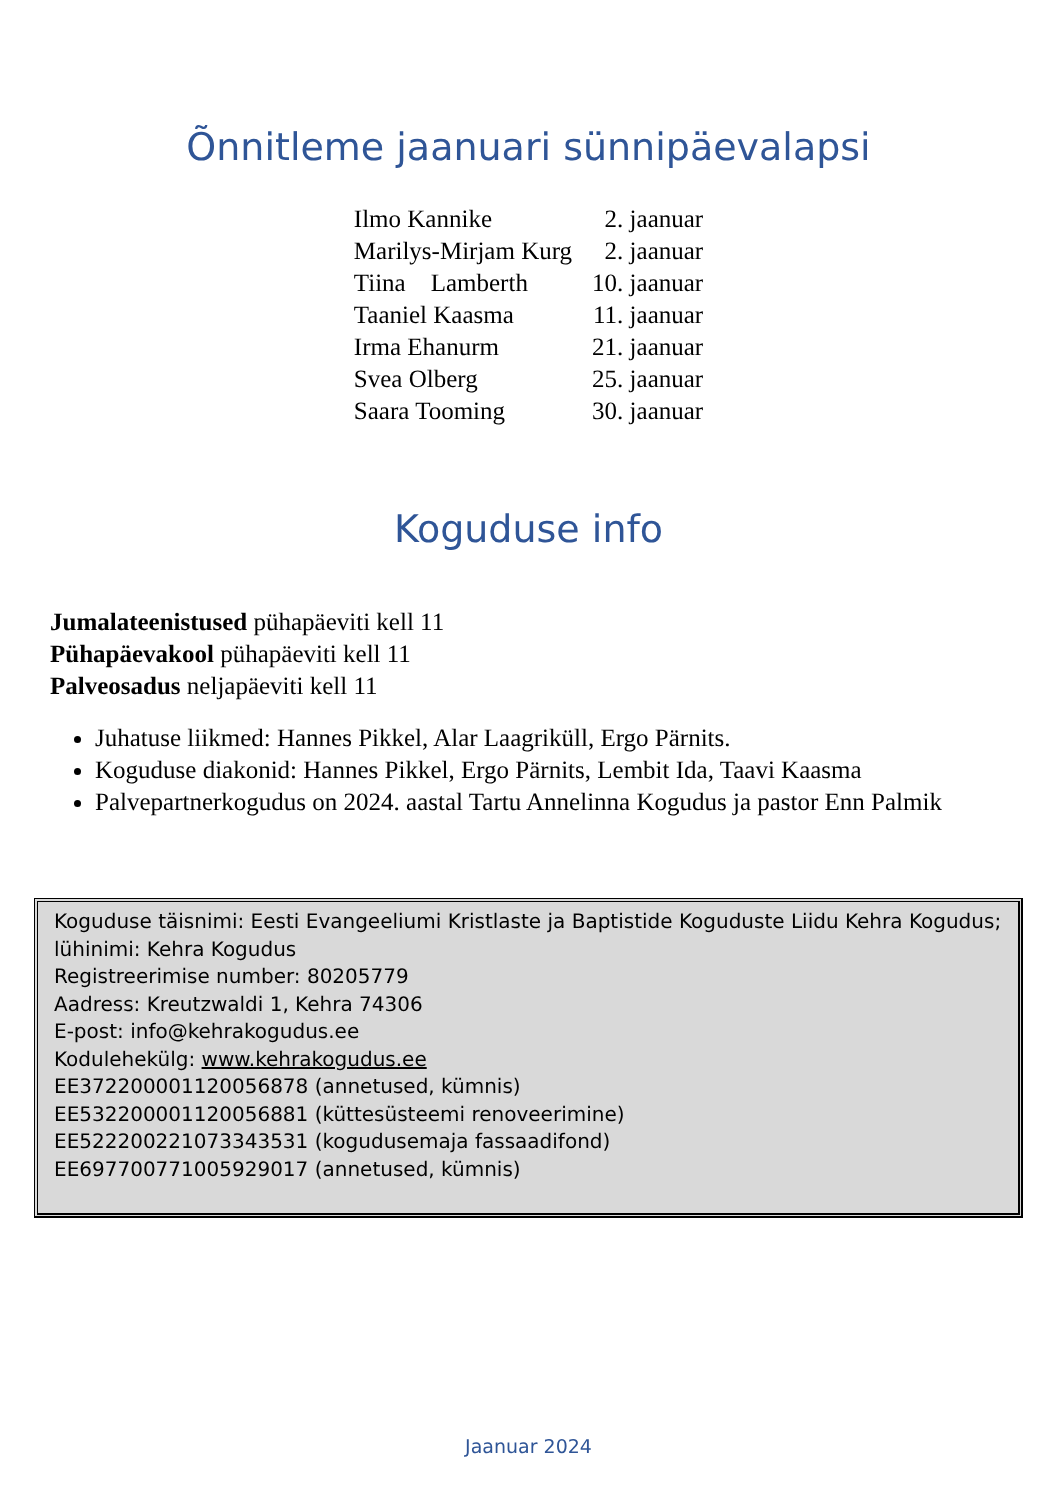Õnnitleme jaanuari sünnipäevalapsi
| Ilmo Kannike | 2. jaanuar |
| Marilys-Mirjam Kurg | 2. jaanuar |
| Tiina Lamberth | 10. jaanuar |
| Taaniel Kaasma | 11. jaanuar |
| Irma Ehanurm | 21. jaanuar |
| Svea Olberg | 25. jaanuar |
| Saara Tooming | 30. jaanuar |
Koguduse info
Jumalateenistused pühapäeviti kell 11
Pühapäevakool pühapäeviti kell 11
Palveosadus neljapäeviti kell 11
Juhatuse liikmed: Hannes Pikkel, Alar Laagriküll, Ergo Pärnits.
Koguduse diakonid: Hannes Pikkel, Ergo Pärnits, Lembit Ida, Taavi Kaasma
Palvepartnerkogudus on 2024. aastal Tartu Annelinna Kogudus ja pastor Enn Palmik
Koguduse täisnimi: Eesti Evangeeliumi Kristlaste ja Baptistide Koguduste Liidu Kehra Kogudus; lühinimi: Kehra Kogudus
Registreerimise number: 80205779
Aadress: Kreutzwaldi 1, Kehra 74306
E-post: info@kehrakogudus.ee
Kodulehekülg: www.kehrakogudus.ee
EE372200001120056878 (annetused, kümnis)
EE532200001120056881 (küttesüsteemi renoveerimine)
EE522200221073343531 (kogudusemaja fassaadifond)
EE697700771005929017 (annetused, kümnis)
Jaanuar 2024